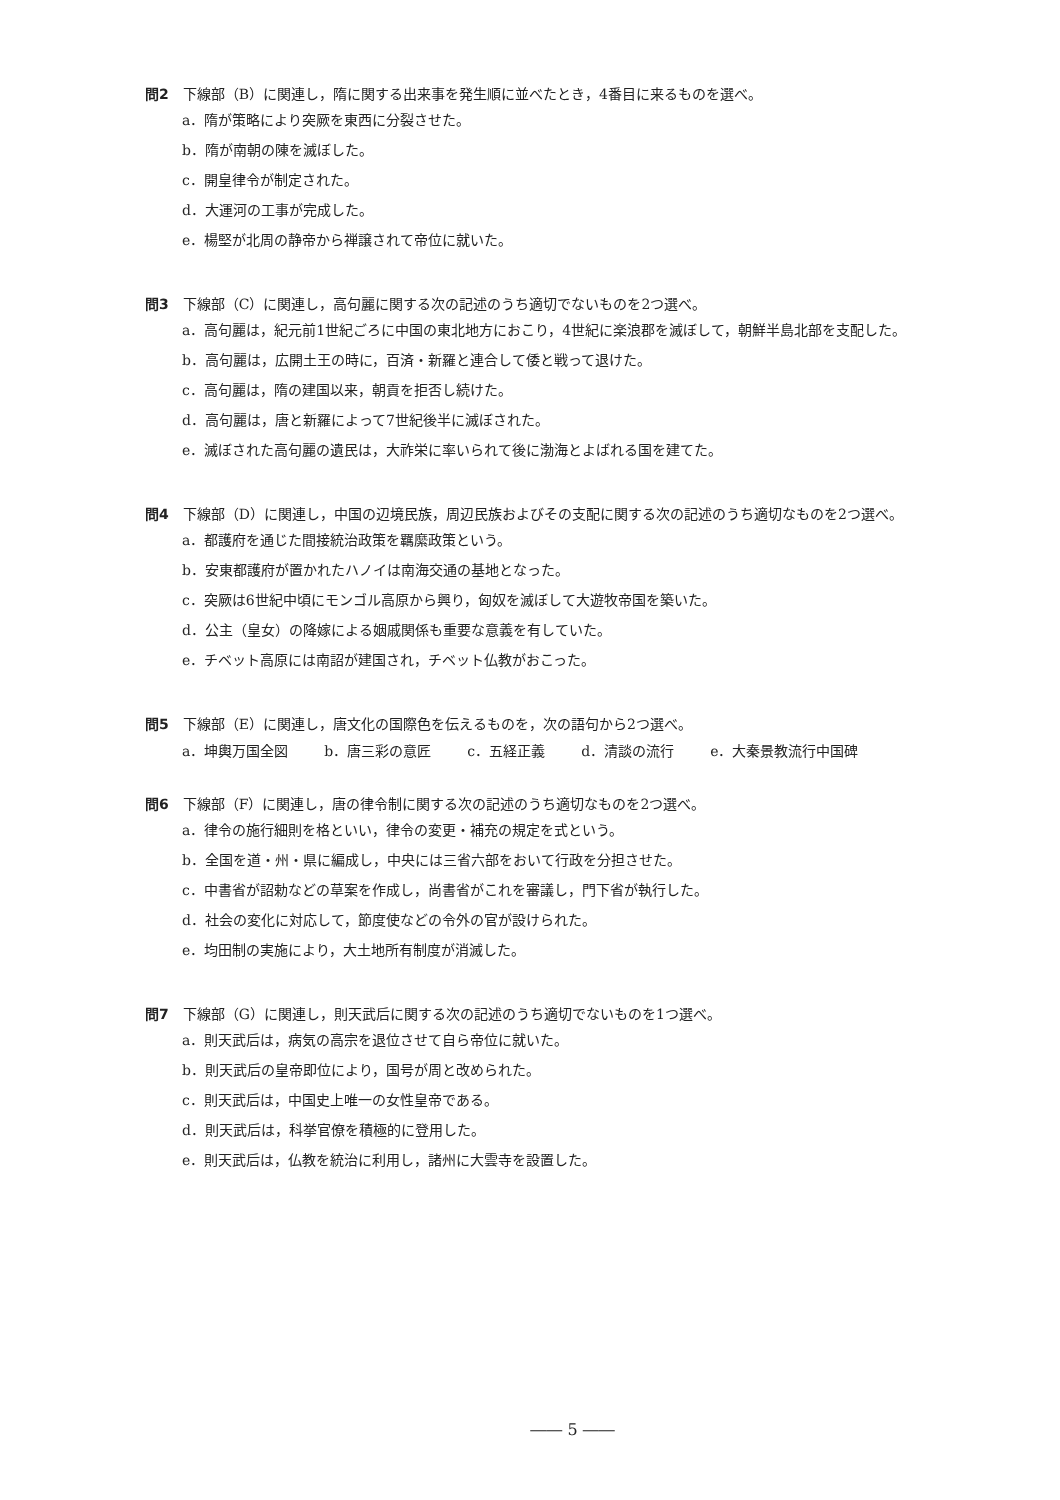問2 下線部（B）に関連し，隋に関する出来事を発生順に並べたとき，4番目に来るものを選べ。
a．隋が策略により突厥を東西に分裂させた。
b．隋が南朝の陳を滅ぼした。
c．開皇律令が制定された。
d．大運河の工事が完成した。
e．楊堅が北周の静帝から禅譲されて帝位に就いた。
問3 下線部（C）に関連し，高句麗に関する次の記述のうち適切でないものを2つ選べ。
a．高句麗は，紀元前1世紀ごろに中国の東北地方におこり，4世紀に楽浪郡を滅ぼして，朝鮮半島北部を支配した。
b．高句麗は，広開土王の時に，百済・新羅と連合して倭と戦って退けた。
c．高句麗は，隋の建国以来，朝貢を拒否し続けた。
d．高句麗は，唐と新羅によって7世紀後半に滅ぼされた。
e．滅ぼされた高句麗の遺民は，大祚栄に率いられて後に渤海とよばれる国を建てた。
問4 下線部（D）に関連し，中国の辺境民族，周辺民族およびその支配に関する次の記述のうち適切なものを2つ選べ。
a．都護府を通じた間接統治政策を羈縻政策という。
b．安東都護府が置かれたハノイは南海交通の基地となった。
c．突厥は6世紀中頃にモンゴル高原から興り，匈奴を滅ぼして大遊牧帝国を築いた。
d．公主（皇女）の降嫁による姻戚関係も重要な意義を有していた。
e．チベット高原には南詔が建国され，チベット仏教がおこった。
問5 下線部（E）に関連し，唐文化の国際色を伝えるものを，次の語句から2つ選べ。
a．坤輿万国全図 b．唐三彩の意匠 c．五経正義 d．清談の流行 e．大秦景教流行中国碑
問6 下線部（F）に関連し，唐の律令制に関する次の記述のうち適切なものを2つ選べ。
a．律令の施行細則を格といい，律令の変更・補充の規定を式という。
b．全国を道・州・県に編成し，中央には三省六部をおいて行政を分担させた。
c．中書省が詔勅などの草案を作成し，尚書省がこれを審議し，門下省が執行した。
d．社会の変化に対応して，節度使などの令外の官が設けられた。
e．均田制の実施により，大土地所有制度が消滅した。
問7 下線部（G）に関連し，則天武后に関する次の記述のうち適切でないものを1つ選べ。
a．則天武后は，病気の高宗を退位させて自ら帝位に就いた。
b．則天武后の皇帝即位により，国号が周と改められた。
c．則天武后は，中国史上唯一の女性皇帝である。
d．則天武后は，科挙官僚を積極的に登用した。
e．則天武后は，仏教を統治に利用し，諸州に大雲寺を設置した。
―― 5 ――